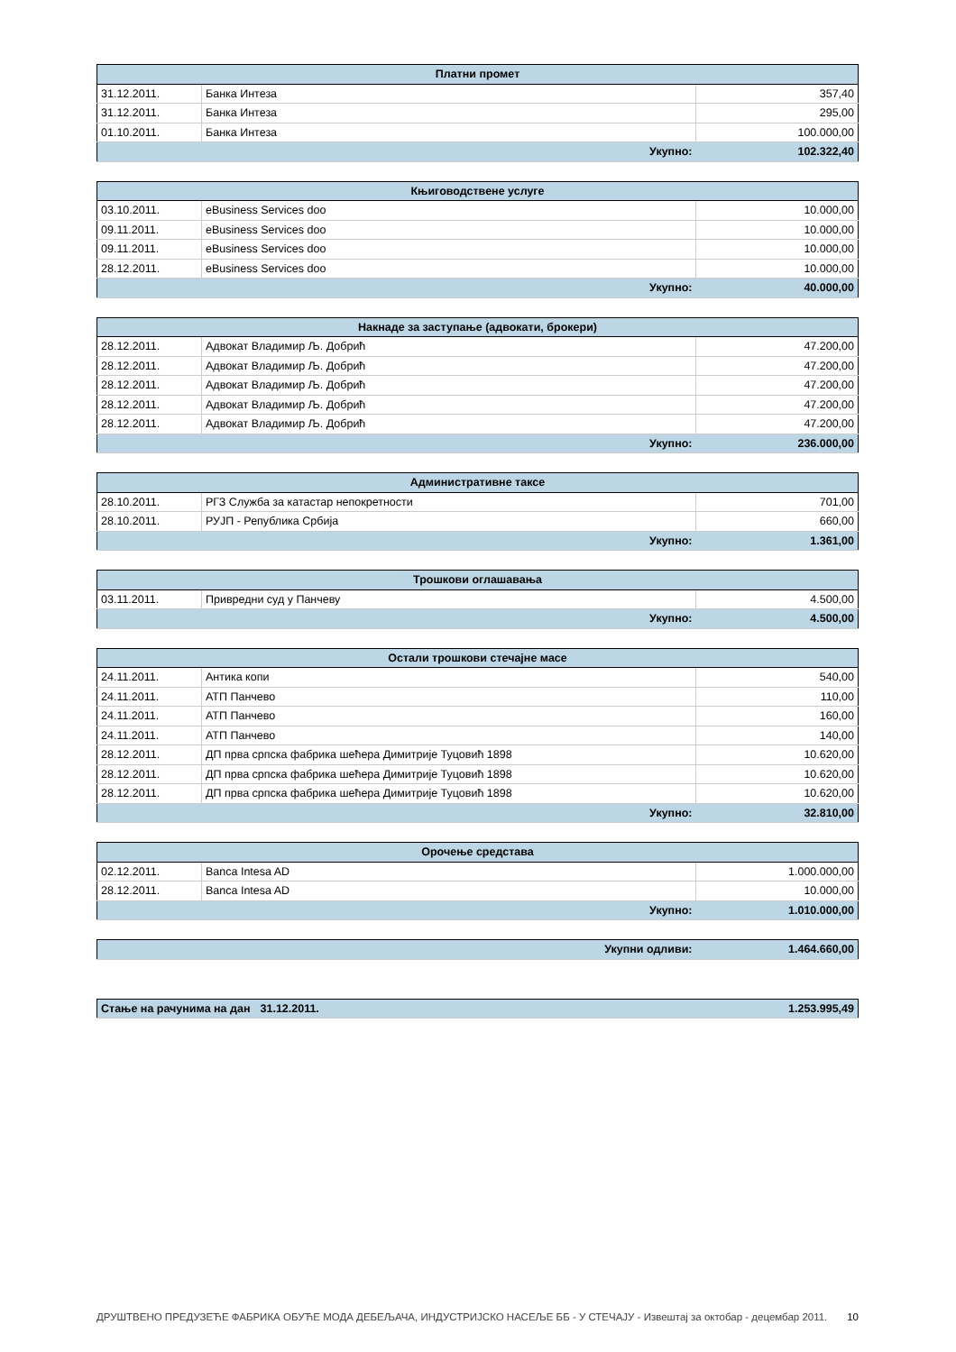| Платни промет | | |
| --- | --- | --- |
| 31.12.2011. | Банка Интеза | 357,40 |
| 31.12.2011. | Банка Интеза | 295,00 |
| 01.10.2011. | Банка Интеза | 100.000,00 |
| Укупно: | | 102.322,40 |
| Књиговодствене услуге | | |
| --- | --- | --- |
| 03.10.2011. | eBusiness Services doo | 10.000,00 |
| 09.11.2011. | eBusiness Services doo | 10.000,00 |
| 09.11.2011. | eBusiness Services doo | 10.000,00 |
| 28.12.2011. | eBusiness Services doo | 10.000,00 |
| Укупно: | | 40.000,00 |
| Накнаде за заступање (адвокати, брокери) | | |
| --- | --- | --- |
| 28.12.2011. | Адвокат Владимир Љ. Добрић | 47.200,00 |
| 28.12.2011. | Адвокат Владимир Љ. Добрић | 47.200,00 |
| 28.12.2011. | Адвокат Владимир Љ. Добрић | 47.200,00 |
| 28.12.2011. | Адвокат Владимир Љ. Добрић | 47.200,00 |
| 28.12.2011. | Адвокат Владимир Љ. Добрић | 47.200,00 |
| Укупно: | | 236.000,00 |
| Административне таксе | | |
| --- | --- | --- |
| 28.10.2011. | РГЗ Служба за катастар непокретности | 701,00 |
| 28.10.2011. | РУЈП - Република Србија | 660,00 |
| Укупно: | | 1.361,00 |
| Трошкови оглашавања | | |
| --- | --- | --- |
| 03.11.2011. | Привредни суд у Панчеву | 4.500,00 |
| Укупно: | | 4.500,00 |
| Остали трошкови стечајне масе | | |
| --- | --- | --- |
| 24.11.2011. | Антика копи | 540,00 |
| 24.11.2011. | АТП Панчево | 110,00 |
| 24.11.2011. | АТП Панчево | 160,00 |
| 24.11.2011. | АТП Панчево | 140,00 |
| 28.12.2011. | ДП прва српска фабрика шећера Димитрије Туцовић 1898 | 10.620,00 |
| 28.12.2011. | ДП прва српска фабрика шећера Димитрије Туцовић 1898 | 10.620,00 |
| 28.12.2011. | ДП прва српска фабрика шећера Димитрије Туцовић 1898 | 10.620,00 |
| Укупно: | | 32.810,00 |
| Орочење средстава | | |
| --- | --- | --- |
| 02.12.2011. | Banca Intesa AD | 1.000.000,00 |
| 28.12.2011. | Banca Intesa AD | 10.000,00 |
| Укупно: | | 1.010.000,00 |
| Укупни одливи: | 1.464.660,00 |
| Стање на рачунима на дан | 31.12.2011. | 1.253.995,49 |
ДРУШТВЕНО ПРЕДУЗЕЋЕ ФАБРИКА ОБУЋЕ МОДА ДЕБЕЉАЧА, ИНДУСТРИЈСКО НАСЕЉЕ ББ - У СТЕЧАЈУ - Извештај за октобар - децембар 2011.
10